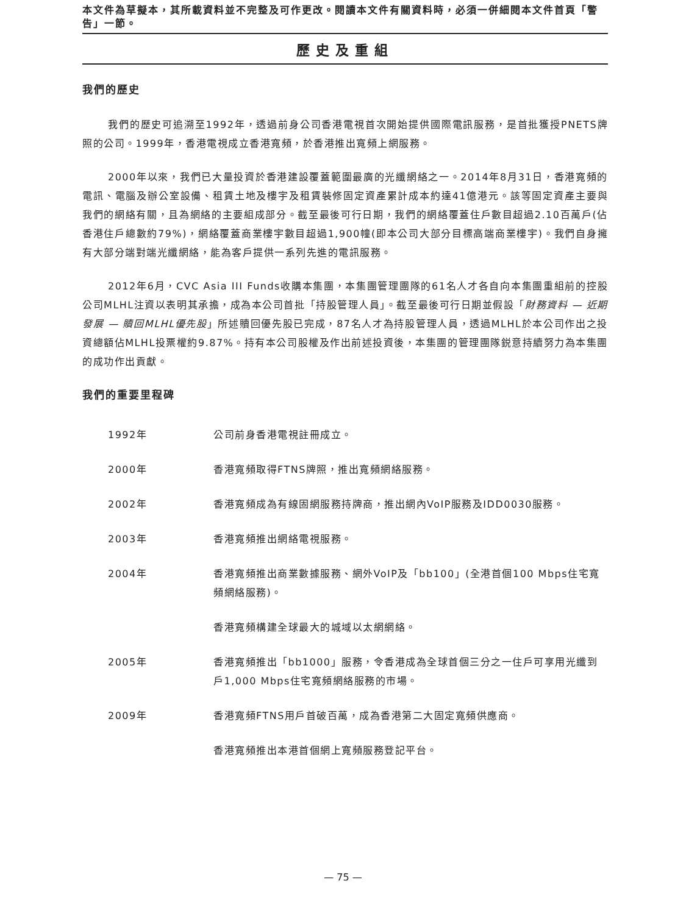本文件為草擬本，其所載資料並不完整及可作更改。閱讀本文件有關資料時，必須一併細閱本文件首頁「警告」一節。
歷史及重組
我們的歷史
我們的歷史可追溯至1992年，透過前身公司香港電視首次開始提供國際電訊服務，是首批獲授PNETS牌照的公司。1999年，香港電視成立香港寬頻，於香港推出寬頻上網服務。
2000年以來，我們已大量投資於香港建設覆蓋範圍最廣的光纖網絡之一。2014年8月31日，香港寬頻的電訊、電腦及辦公室設備、租賃土地及樓宇及租賃裝修固定資產累計成本約達41億港元。該等固定資產主要與我們的網絡有關，且為網絡的主要組成部分。截至最後可行日期，我們的網絡覆蓋住戶數目超過2.10百萬戶(佔香港住戶總數約79%)，網絡覆蓋商業樓宇數目超過1,900幢(即本公司大部分目標高端商業樓宇)。我們自身擁有大部分端對端光纖網絡，能為客戶提供一系列先進的電訊服務。
2012年6月，CVC Asia III Funds收購本集團，本集團管理團隊的61名人才各自向本集團重組前的控股公司MLHL注資以表明其承擔，成為本公司首批「持股管理人員」。截至最後可行日期並假設「財務資料 — 近期發展 — 贖回MLHL優先股」所述贖回優先股已完成，87名人才為持股管理人員，透過MLHL於本公司作出之投資總額佔MLHL投票權約9.87%。持有本公司股權及作出前述投資後，本集團的管理團隊鋭意持續努力為本集團的成功作出貢獻。
我們的重要里程碑
1992年 公司前身香港電視註冊成立。
2000年 香港寬頻取得FTNS牌照，推出寬頻網絡服務。
2002年 香港寬頻成為有線固網服務持牌商，推出網內VoIP服務及IDD0030服務。
2003年 香港寬頻推出網絡電視服務。
2004年 香港寬頻推出商業數據服務、網外VoIP及「bb100」(全港首個100 Mbps住宅寬頻網絡服務)。
香港寬頻構建全球最大的城域以太網網絡。
2005年 香港寬頻推出「bb1000」服務，令香港成為全球首個三分之一住戶可享用光纖到戶1,000 Mbps住宅寬頻網絡服務的市場。
2009年 香港寬頻FTNS用戶首破百萬，成為香港第二大固定寬頻供應商。
香港寬頻推出本港首個網上寬頻服務登記平台。
— 75 —